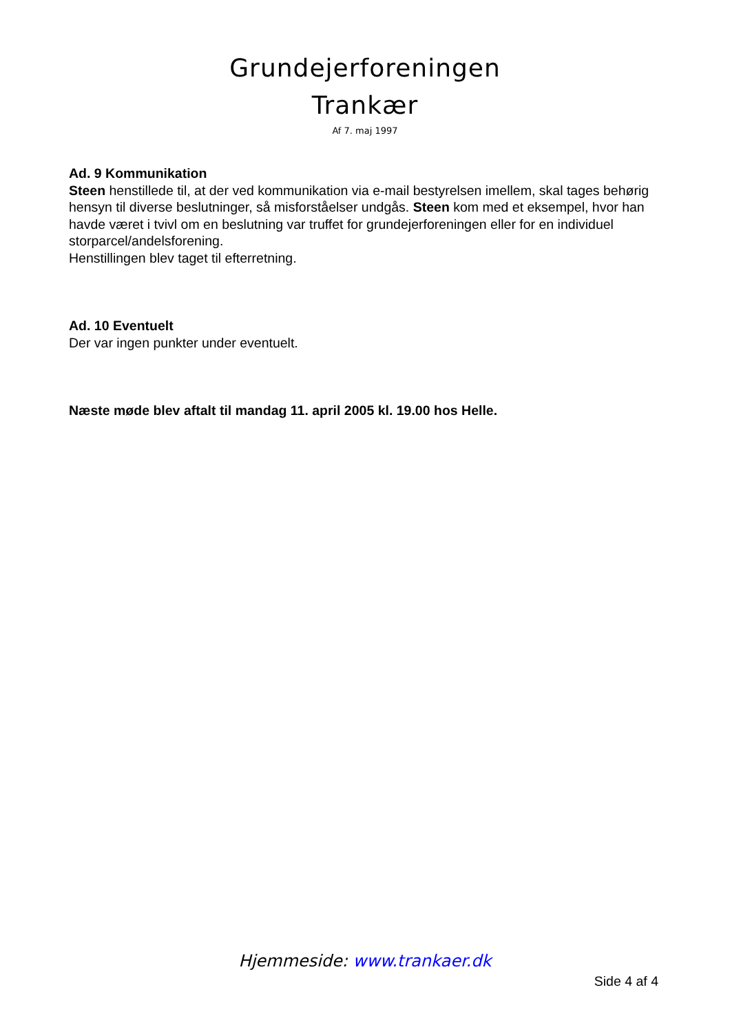Grundejerforeningen
Trankær
Af 7. maj 1997
Ad. 9 Kommunikation
Steen henstillede til, at der ved kommunikation via e-mail bestyrelsen imellem, skal tages behørig hensyn til diverse beslutninger, så misforståelser undgås. Steen kom med et eksempel, hvor han havde været i tvivl om en beslutning var truffet for grundejerforeningen eller for en individuel storparcel/andelsforening.
Henstillingen blev taget til efterretning.
Ad. 10 Eventuelt
Der var ingen punkter under eventuelt.
Næste møde blev aftalt til mandag 11. april 2005 kl. 19.00 hos Helle.
Hjemmeside: www.trankaer.dk
Side 4 af 4